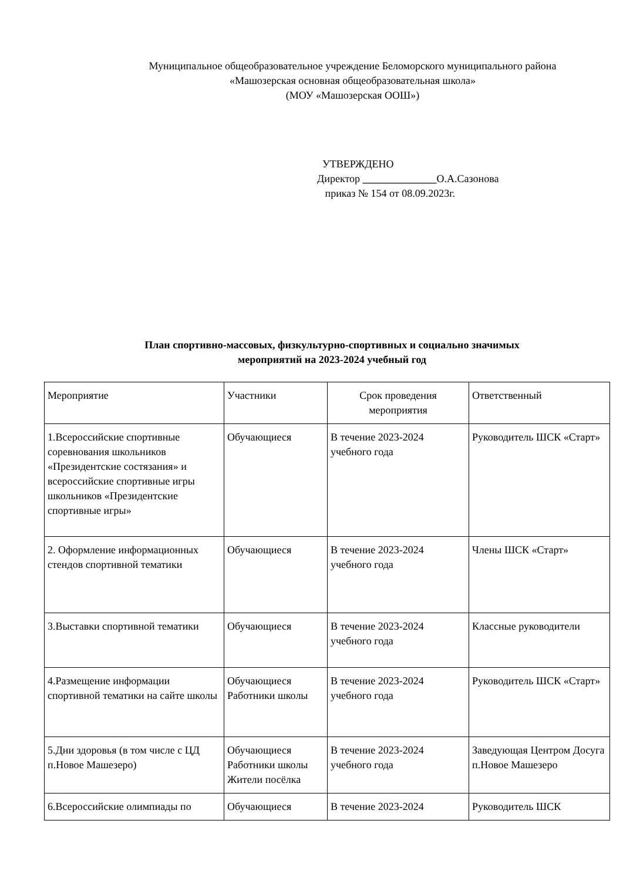Муниципальное общеобразовательное учреждение Беломорского муниципального района
«Машозерская основная общеобразовательная школа»
(МОУ «Машозерская ООШ»)
УТВЕРЖДЕНО
Директор ______________О.А.Сазонова
приказ № 154 от 08.09.2023г.
План спортивно-массовых, физкультурно-спортивных и социально значимых
мероприятий на 2023-2024 учебный год
| Мероприятие | Участники | Срок проведения мероприятия | Ответственный |
| 1.Всероссийские спортивные соревнования школьников «Президентские состязания» и всероссийские спортивные игры школьников «Президентские спортивные игры» | Обучающиеся | В течение 2023-2024 учебного года | Руководитель ШСК «Старт» |
| 2. Оформление информационных стендов спортивной тематики | Обучающиеся | В течение 2023-2024 учебного года | Члены ШСК «Старт» |
| 3.Выставки спортивной тематики | Обучающиеся | В течение 2023-2024 учебного года | Классные руководители |
| 4.Размещение информации спортивной тематики на сайте школы | Обучающиеся Работники школы | В течение 2023-2024 учебного года | Руководитель ШСК «Старт» |
| 5.Дни здоровья (в том числе с ЦД п.Новое Машезеро) | Обучающиеся Работники школы Жители посёлка | В течение 2023-2024 учебного года | Заведующая Центром Досуга п.Новое Машезеро |
| 6.Всероссийские олимпиады по | Обучающиеся | В течение 2023-2024 | Руководитель ШСК |